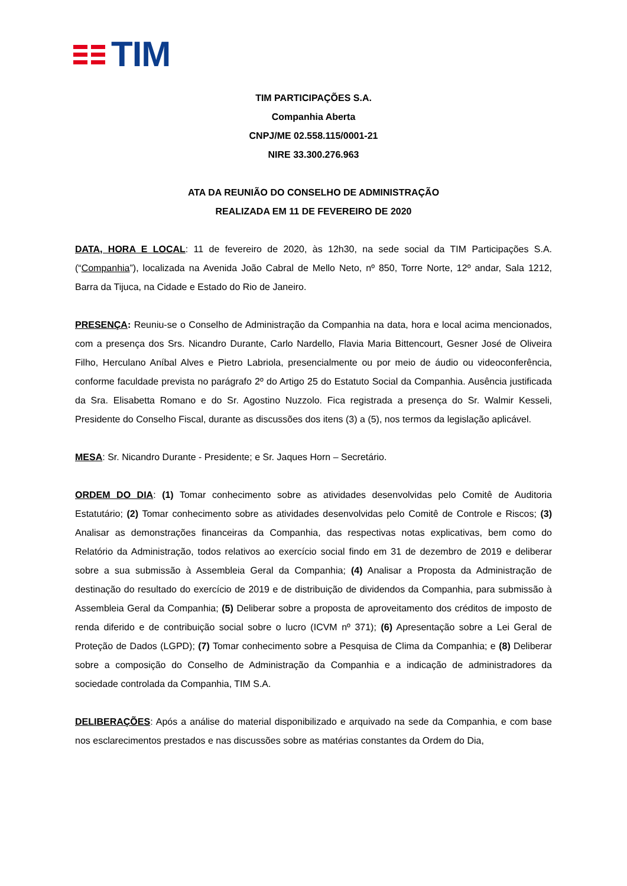TIM
TIM PARTICIPAÇÕES S.A.
Companhia Aberta
CNPJ/ME 02.558.115/0001-21
NIRE 33.300.276.963
ATA DA REUNIÃO DO CONSELHO DE ADMINISTRAÇÃO
REALIZADA EM 11 DE FEVEREIRO DE 2020
DATA, HORA E LOCAL: 11 de fevereiro de 2020, às 12h30, na sede social da TIM Participações S.A. (“Companhia”), localizada na Avenida João Cabral de Mello Neto, nº 850, Torre Norte, 12º andar, Sala 1212, Barra da Tijuca, na Cidade e Estado do Rio de Janeiro.
PRESENÇA: Reuniu-se o Conselho de Administração da Companhia na data, hora e local acima mencionados, com a presença dos Srs. Nicandro Durante, Carlo Nardello, Flavia Maria Bittencourt, Gesner José de Oliveira Filho, Herculano Aníbal Alves e Pietro Labriola, presencialmente ou por meio de áudio ou videoconferência, conforme faculdade prevista no parágrafo 2º do Artigo 25 do Estatuto Social da Companhia. Ausência justificada da Sra. Elisabetta Romano e do Sr. Agostino Nuzzolo. Fica registrada a presença do Sr. Walmir Kesseli, Presidente do Conselho Fiscal, durante as discussões dos itens (3) a (5), nos termos da legislação aplicável.
MESA: Sr. Nicandro Durante - Presidente; e Sr. Jaques Horn – Secretário.
ORDEM DO DIA: (1) Tomar conhecimento sobre as atividades desenvolvidas pelo Comitê de Auditoria Estatutário; (2) Tomar conhecimento sobre as atividades desenvolvidas pelo Comitê de Controle e Riscos; (3) Analisar as demonstrações financeiras da Companhia, das respectivas notas explicativas, bem como do Relatório da Administração, todos relativos ao exercício social findo em 31 de dezembro de 2019 e deliberar sobre a sua submissão à Assembleia Geral da Companhia; (4) Analisar a Proposta da Administração de destinação do resultado do exercício de 2019 e de distribuição de dividendos da Companhia, para submissão à Assembleia Geral da Companhia; (5) Deliberar sobre a proposta de aproveitamento dos créditos de imposto de renda diferido e de contribuição social sobre o lucro (ICVM nº 371); (6) Apresentação sobre a Lei Geral de Proteção de Dados (LGPD); (7) Tomar conhecimento sobre a Pesquisa de Clima da Companhia; e (8) Deliberar sobre a composição do Conselho de Administração da Companhia e a indicação de administradores da sociedade controlada da Companhia, TIM S.A.
DELIBERAÇÕES: Após a análise do material disponibilizado e arquivado na sede da Companhia, e com base nos esclarecimentos prestados e nas discussões sobre as matérias constantes da Ordem do Dia,